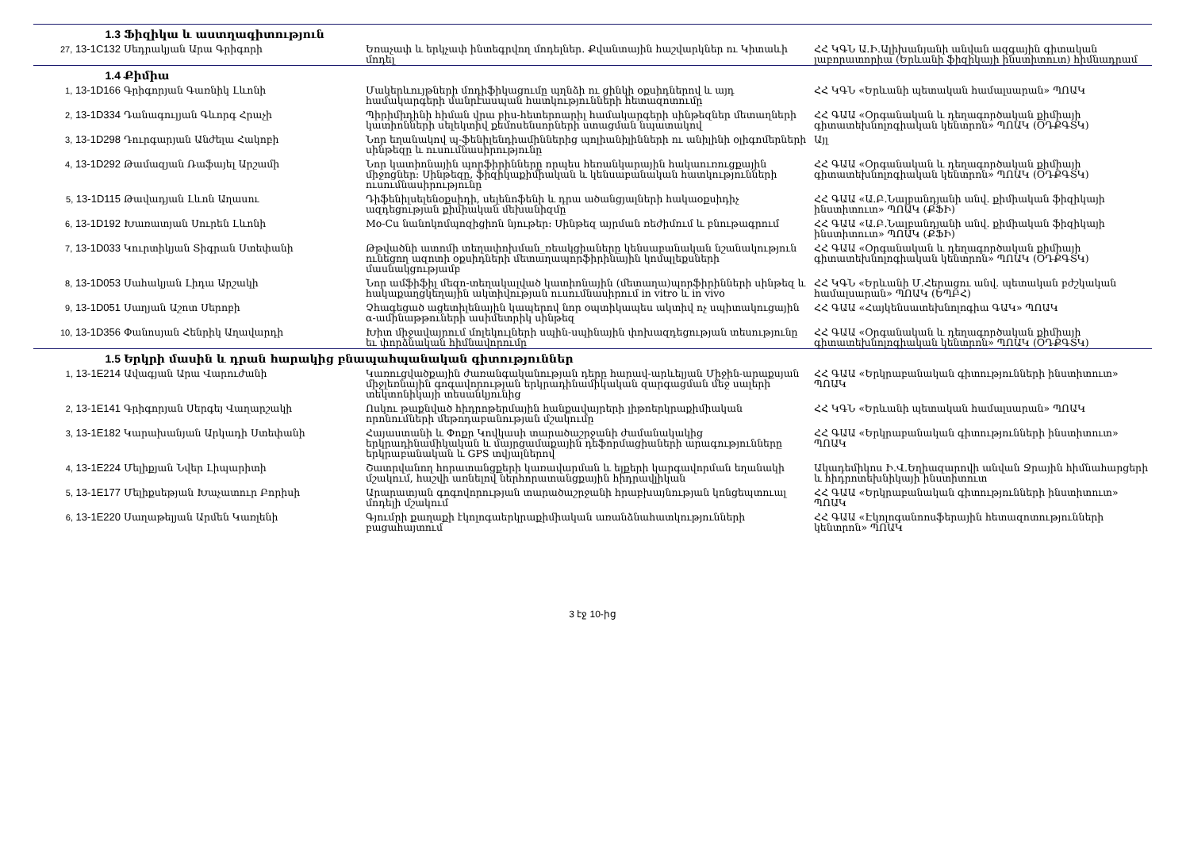| 1.3 | Ֆիզիկա և աստղագիտություն | | |
| 27, 13-1C132 | Սեդրակյան Արա Գրիգորի | Եռաչափ և երկչափ ինտեգրվող մոդելներ. Քվանտային հաշվարկներ ու Կիտաևի մոդել | ՀՀ ԿԳՆ Ա.Ի.Ալիխանյանի անվան ազգային գիտական լաբորատորիա (Երևանի ֆիզիկայի ինստիտուտ) հիմնադրամ |
| 1.4 | Քիմիա | | |
| 1, 13-1D166 | Գրիգորյան Գառնիկ Լևոնի | Մակերևույթների մոդիֆիկացումը պղնձի ու ցինկի օքսիդներով և այդ համակարգերի մանրէասպան հատկությունների հետազոտումը | ՀՀ ԿԳՆ «Երևանի պետական համալսարան» ՊՈԱԿ |
| 2, 13-1D334 | Դանագուլյան Գևորգ Հրաչի | Պիրիմիդինի հիման վրա բիս-հետերոարիլ համակարգերի սինթեզներ մետաղների կատիոնների սելեկտիվ քեմոսենսորների ստացման նպատակով | ՀՀ ԳԱԱ «Օրգանական և դեղագործական քիմիայի գիտատեխնոլոգիական կենտրոն» ՊՈԱԿ (ՕԴՔԳՏԿ) |
| 3, 13-1D298 | Դուրգարյան Անժելա Հակոբի | Նոր եղանակով պ-ֆենիլենդիամիններից պոլիանիլինների ու անիլինի օլիգոմերների սինթեզը և ուսումնասիրությունը | Այլ |
| 4, 13-1D292 | Թամազյան Ռաֆայել Արշամի | Նոր կատիոնային պորֆիրինները որպես հեռանկարային հակաուռուցքային միջոցներ: Սինթեզը, ֆիզիկաքիմիական և կենսաբանական հատկությունների ուսումնասիրությունը | ՀՀ ԳԱԱ «Օրգանական և դեղագործական քիմիայի գիտատեխնոլոգիական կենտրոն» ՊՈԱԿ (ՕԴՔԳՏԿ) |
| 5, 13-1D115 | Թավադյան Լևոն Աղասու | Դիֆենիլսելենօքսիդի, սելենոֆենի և դրա ածանցյալների հակաօքսիդիչ ազդեցության քիմիական մեխանիզմը | ՀՀ ԳԱԱ «Ա.Բ.Նալբանդյանի անվ. քիմիական ֆիզիկայի ինստիտուտ» ՊՈԱԿ (ՔՖԻ) |
| 6, 13-1D192 | Խառատյան Սուրեն Լևոնի | Mo-Cu նանոկոմպոզիցիոն նյութեր: Սինթեզ այրման ռեժիմում և բնութագրում | ՀՀ ԳԱԱ «Ա.Բ.Նալբանդյանի անվ. քիմիական ֆիզիկայի ինստիտուտ» ՊՈԱԿ (ՔՖԻ) |
| 7, 13-1D033 | Կուրտիկյան Տիգրան Ստեփանի | Թթվածնի ատոմի տեղափոխման_ռեակցիաները կենսաբանական նշանակություն ունեցող ազոտի օքսիդների մետաղապորֆիրինային կոմպլեքսների մասնակցությամբ | ՀՀ ԳԱԱ «Օրգանական և դեղագործական քիմիայի գիտատեխնոլոգիական կենտրոն» ՊՈԱԿ (ՕԴՔԳՏԿ) |
| 8, 13-1D053 | Սահակյան Լիդա Արշակի | Նոր ամֆիֆիլ մեզո-տեղակալված կատիոնային (մետաղա)պորֆիրինների սինթեզ և հակաքաղցկեղային ակտիվության ուսումնասիրում in vitro և in vivo | ՀՀ ԿԳՆ «Երևանի Մ.Հերացու անվ. պետական բժշկական համալսարան» ՊՈԱԿ (ԵՊԲՀ) |
| 9, 13-1D051 | Սաղյան Աշոտ Սերոբի | Չհագեցած ացետիլենային կապերով նոր օպտիկապես ակտիվ ոչ սպիտակուցային α-ամինաթթուների ասիմետրիկ սինթեզ | ՀՀ ԳԱԱ «Հայկենսատեխնոլոգիա ԳԱԿ» ՊՈԱԿ |
| 10, 13-1D356 | Փանոսյան Հենրիկ Աղավարդի | Խիտ միջավայրում մոլեկուլների սպին-սպինային փոխազդեցության տեսությունը եւ փորձնական հիմնավորումը | ՀՀ ԳԱԱ «Օրգանական և դեղագործական քիմիայի գիտատեխնոլոգիական կենտրոն» ՊՈԱԿ (ՕԴՔԳՏԿ) |
| 1.5 | Երկրի մասին և դրան հարակից բնապահպանական գիտություններ | | |
| 1, 13-1E214 | Ավագյան Արա Վարուժանի | Կառուցվածքային ժառանգականության դերը հարավ-արևելյան Միջին-արաքսյան միջլեռնային գոգավորության երկրադինամիկական զարգացման մեջ սալերի տեկտոնիկայի տեսանկյունից | ՀՀ ԳԱԱ «Երկրաբանական գիտությունների ինստիտուտ» ՊՈԱԿ |
| 2, 13-1E141 | Գրիգորյան Սերգեյ Վաղարշակի | Ոսկու թաքնված հիդրոթերմային հանքավայրերի լիթոերկրաքիմիական որոնումների մեթոդաբանության մշակումը | ՀՀ ԿԳՆ «Երևանի պետական համալսարան» ՊՈԱԿ |
| 3, 13-1E182 | Կարախանյան Արկադի Ստեփանի | Հայաստանի և Փոքր Կովկասի տարածաշրջանի ժամանակակից երկրադինամիկական և մայրցամաքային դեֆորմացիաների արագությունները երկրաբանական և GPS տվյալներով | ՀՀ ԳԱԱ «Երկրաբանական գիտությունների ինստիտուտ» ՊՈԱԿ |
| 4, 13-1E224 | Մելիքյան Նվեր Լիպարիտի | Շատրվանող հորատանցքերի կառավարման և ելքերի կարգավորման եղանակի մշակում, հաշվի առնելով ներհորատանցքային հիդրավլիկան | Ակադեմիկոս Ի.Վ.Եղիազարովի անվան Ջրային հիմնահարցերի և հիդրոտեխնիկայի ինստիտուտ |
| 5, 13-1E177 | Մելիքսեթյան Խաչատուր Բորիսի | Արարատյան գոգովորության տարածաշրջանի հրաբխայնության կոնցեպտուալ մոդելի մշակում | ՀՀ ԳԱԱ «Երկրաբանական գիտությունների ինստիտուտ» ՊՈԱԿ |
| 6, 13-1E220 | Սաղաթելյան Արմեն Կառլենի | Գյումրի քաղաքի էկոլոգաերկրաքիմիական առանձնահատկությունների բացահայտում | ՀՀ ԳԱԱ «Էկոլոգանոոսֆերային հետազոտությունների կենտրոն» ՊՈԱԿ |
3 էջ 10-ից